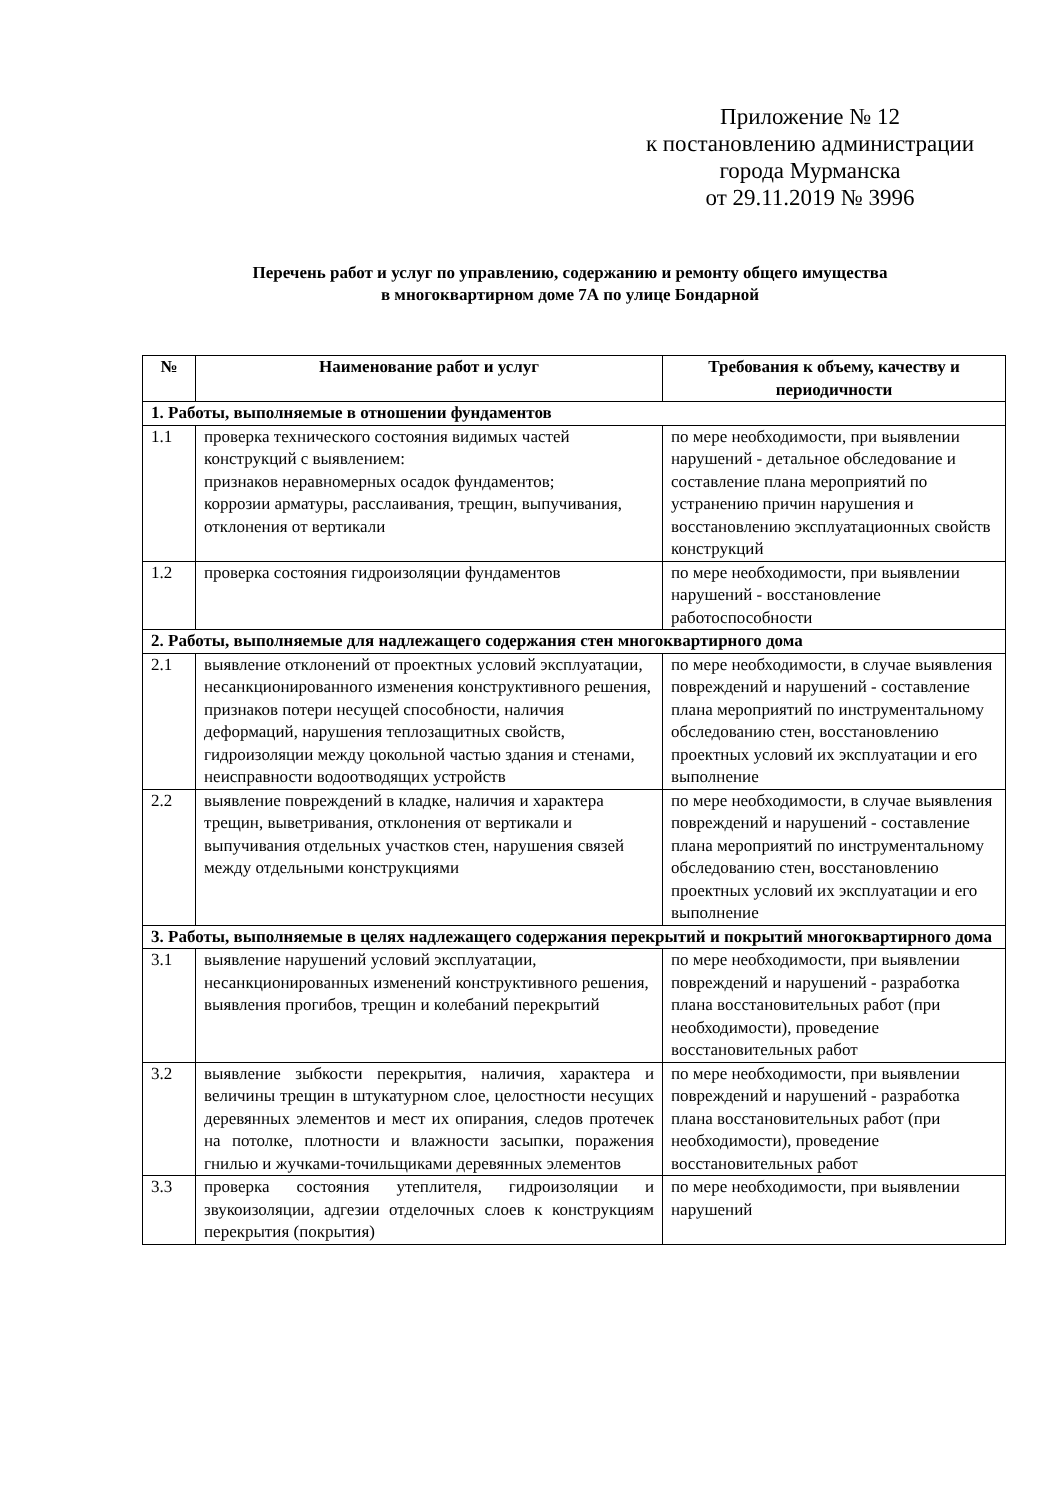Приложение № 12
к постановлению администрации
города Мурманска
от 29.11.2019 № 3996
Перечень работ и услуг по управлению, содержанию и ремонту общего имущества
в многоквартирном доме 7А по улице Бондарной
| № | Наименование работ и услуг | Требования к объему, качеству и периодичности |
| --- | --- | --- |
| 1. Работы, выполняемые в отношении фундаментов | | |
| 1.1 | проверка технического состояния видимых частей конструкций с выявлением: признаков неравномерных осадок фундаментов; коррозии арматуры, расслаивания, трещин, выпучивания, отклонения от вертикали | по мере необходимости, при выявлении нарушений - детальное обследование и составление плана мероприятий по устранению причин нарушения и восстановлению эксплуатационных свойств конструкций |
| 1.2 | проверка состояния гидроизоляции фундаментов | по мере необходимости, при выявлении нарушений - восстановление работоспособности |
| 2. Работы, выполняемые для надлежащего содержания стен многоквартирного дома | | |
| 2.1 | выявление отклонений от проектных условий эксплуатации, несанкционированного изменения конструктивного решения, признаков потери несущей способности, наличия деформаций, нарушения теплозащитных свойств, гидроизоляции между цокольной частью здания и стенами, неисправности водоотводящих устройств | по мере необходимости, в случае выявления повреждений и нарушений - составление плана мероприятий по инструментальному обследованию стен, восстановлению проектных условий их эксплуатации и его выполнение |
| 2.2 | выявление повреждений в кладке, наличия и характера трещин, выветривания, отклонения от вертикали и выпучивания отдельных участков стен, нарушения связей между отдельными конструкциями | по мере необходимости, в случае выявления повреждений и нарушений - составление плана мероприятий по инструментальному обследованию стен, восстановлению проектных условий их эксплуатации и его выполнение |
| 3. Работы, выполняемые в целях надлежащего содержания перекрытий и покрытий многоквартирного дома | | |
| 3.1 | выявление нарушений условий эксплуатации, несанкционированных изменений конструктивного решения, выявления прогибов, трещин и колебаний перекрытий | по мере необходимости, при выявлении повреждений и нарушений - разработка плана восстановительных работ (при необходимости), проведение восстановительных работ |
| 3.2 | выявление зыбкости перекрытия, наличия, характера и величины трещин в штукатурном слое, целостности несущих деревянных элементов и мест их опирания, следов протечек на потолке, плотности и влажности засыпки, поражения гнилью и жучками-точильщиками деревянных элементов | по мере необходимости, при выявлении повреждений и нарушений - разработка плана восстановительных работ (при необходимости), проведение восстановительных работ |
| 3.3 | проверка состояния утеплителя, гидроизоляции и звукоизоляции, адгезии отделочных слоев к конструкциям перекрытия (покрытия) | по мере необходимости, при выявлении нарушений |